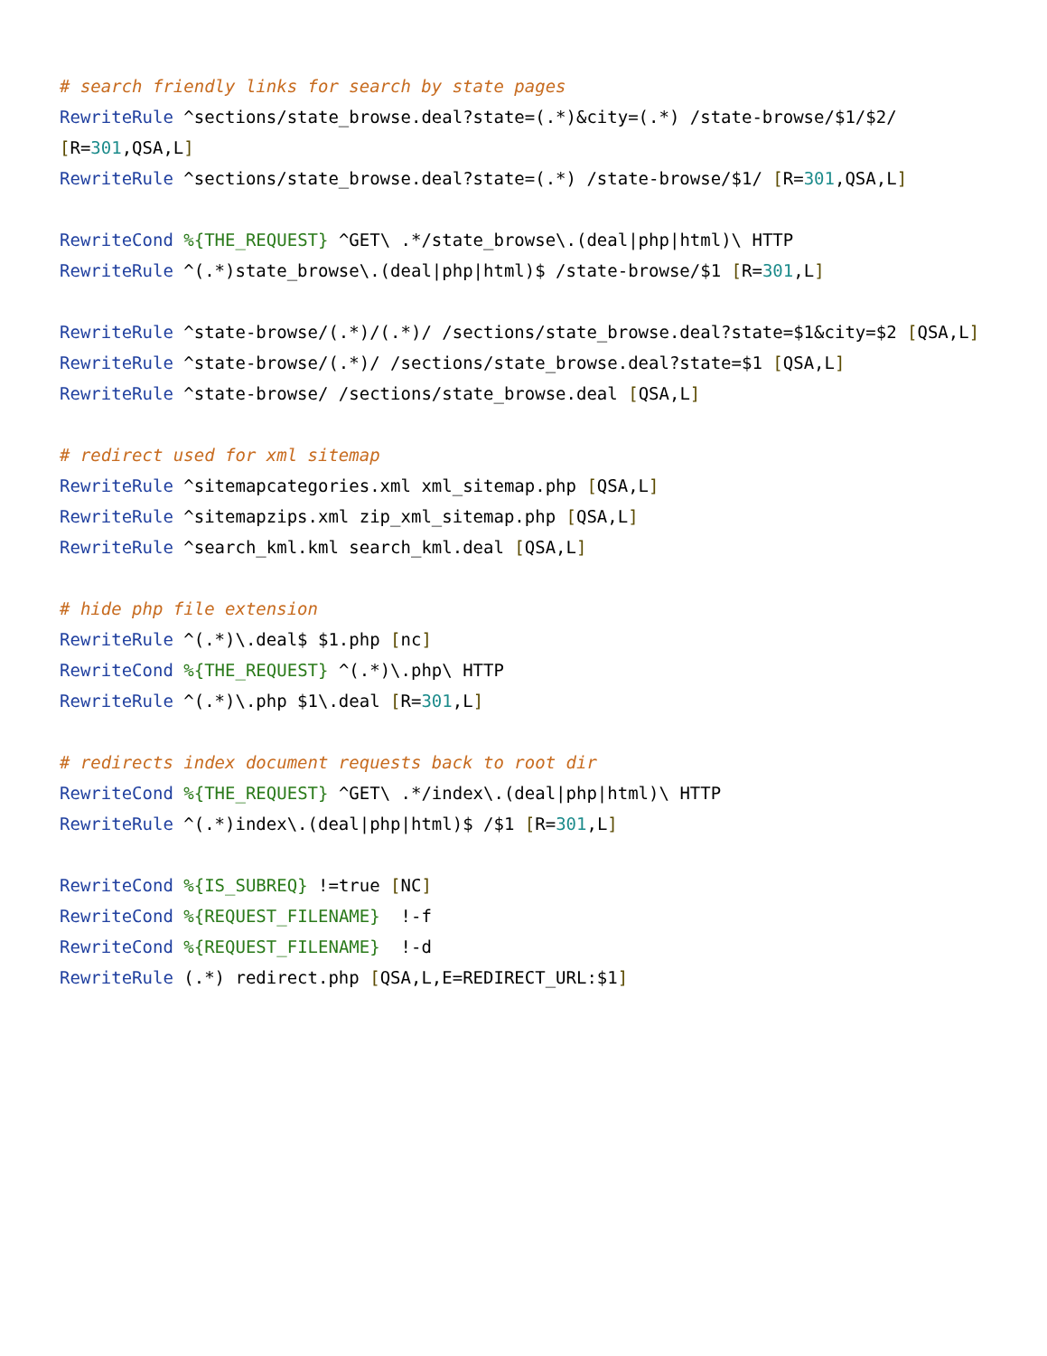# search friendly links for search by state pages
RewriteRule ^sections/state_browse.deal?state=(.*)&city=(.*) /state-browse/$1/$2/
[R=301,QSA,L]
RewriteRule ^sections/state_browse.deal?state=(.*) /state-browse/$1/ [R=301,QSA,L]

RewriteCond %{THE_REQUEST} ^GET\ .*/state_browse\.(deal|php|html)\ HTTP
RewriteRule ^(.*)state_browse\.(deal|php|html)$ /state-browse/$1 [R=301,L]

RewriteRule ^state-browse/(.*)/(.*)/ /sections/state_browse.deal?state=$1&city=$2 [QSA,L]
RewriteRule ^state-browse/(.*)/ /sections/state_browse.deal?state=$1 [QSA,L]
RewriteRule ^state-browse/ /sections/state_browse.deal [QSA,L]

# redirect used for xml sitemap
RewriteRule ^sitemapcategories.xml xml_sitemap.php [QSA,L]
RewriteRule ^sitemapzips.xml zip_xml_sitemap.php [QSA,L]
RewriteRule ^search_kml.kml search_kml.deal [QSA,L]

# hide php file extension
RewriteRule ^(.*)\.deal$ $1.php [nc]
RewriteCond %{THE_REQUEST} ^(.*)\.php\ HTTP
RewriteRule ^(.*)\.php $1\.deal [R=301,L]

# redirects index document requests back to root dir
RewriteCond %{THE_REQUEST} ^GET\ .*/index\.(deal|php|html)\ HTTP
RewriteRule ^(.*)index\.(deal|php|html)$ /$1 [R=301,L]

RewriteCond %{IS_SUBREQ} !=true [NC]
RewriteCond %{REQUEST_FILENAME}  !-f
RewriteCond %{REQUEST_FILENAME}  !-d
RewriteRule (.*) redirect.php [QSA,L,E=REDIRECT_URL:$1]